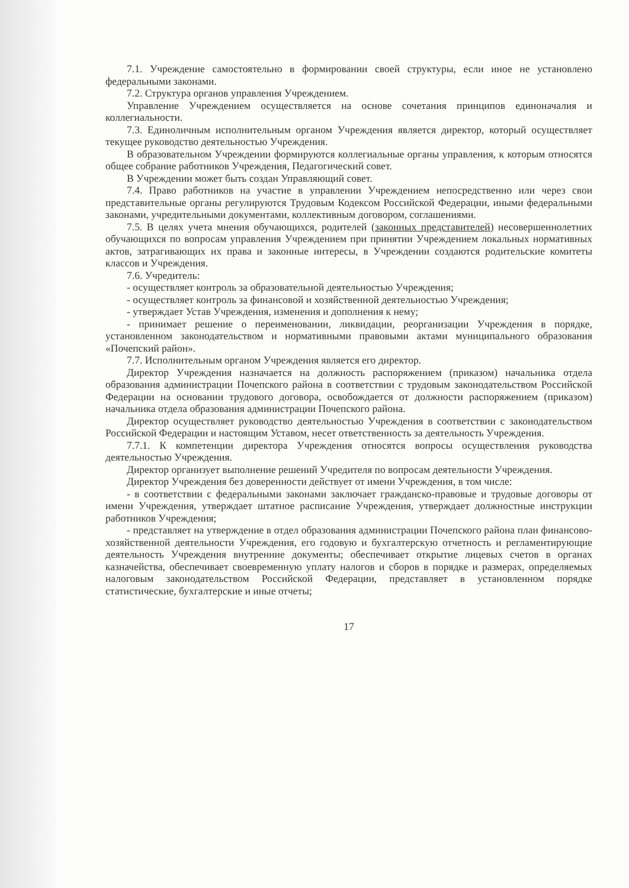7.1. Учреждение самостоятельно в формировании своей структуры, если иное не установлено федеральными законами.
7.2. Структура органов управления Учреждением.
Управление Учреждением осуществляется на основе сочетания принципов единоначалия и коллегиальности.
7.3. Единоличным исполнительным органом Учреждения является директор, который осуществляет текущее руководство деятельностью Учреждения.
В образовательном Учреждении формируются коллегиальные органы управления, к которым относятся общее собрание работников Учреждения, Педагогический совет.
В Учреждении может быть создан Управляющий совет.
7.4. Право работников на участие в управлении Учреждением непосредственно или через свои представительные органы регулируются Трудовым Кодексом Российской Федерации, иными федеральными законами, учредительными документами, коллективным договором, соглашениями.
7.5. В целях учета мнения обучающихся, родителей (законных представителей) несовершеннолетних обучающихся по вопросам управления Учреждением при принятии Учреждением локальных нормативных актов, затрагивающих их права и законные интересы, в Учреждении создаются родительские комитеты классов и Учреждения.
7.6. Учредитель:
- осуществляет контроль за образовательной деятельностью Учреждения;
- осуществляет контроль за финансовой и хозяйственной деятельностью Учреждения;
- утверждает Устав Учреждения, изменения и дополнения к нему;
- принимает решение о переименовании, ликвидации, реорганизации Учреждения в порядке, установленном законодательством и нормативными правовыми актами муниципального образования «Почепский район».
7.7. Исполнительным органом Учреждения является его директор.
Директор Учреждения назначается на должность распоряжением (приказом) начальника отдела образования администрации Почепского района в соответствии с трудовым законодательством Российской Федерации на основании трудового договора, освобождается от должности распоряжением (приказом) начальника отдела образования администрации Почепского района.
Директор осуществляет руководство деятельностью Учреждения в соответствии с законодательством Российской Федерации и настоящим Уставом, несет ответственность за деятельность Учреждения.
7.7.1. К компетенции директора Учреждения относятся вопросы осуществления руководства деятельностью Учреждения.
Директор организует выполнение решений Учредителя по вопросам деятельности Учреждения.
Директор Учреждения без доверенности действует от имени Учреждения, в том числе:
- в соответствии с федеральными законами заключает гражданско-правовые и трудовые договоры от имени Учреждения, утверждает штатное расписание Учреждения, утверждает должностные инструкции работников Учреждения;
- представляет на утверждение в отдел образования администрации Почепского района план финансово-хозяйственной деятельности Учреждения, его годовую и бухгалтерскую отчетность и регламентирующие деятельность Учреждения внутренние документы; обеспечивает открытие лицевых счетов в органах казначейства, обеспечивает своевременную уплату налогов и сборов в порядке и размерах, определяемых налоговым законодательством Российской Федерации, представляет в установленном порядке статистические, бухгалтерские и иные отчеты;
17